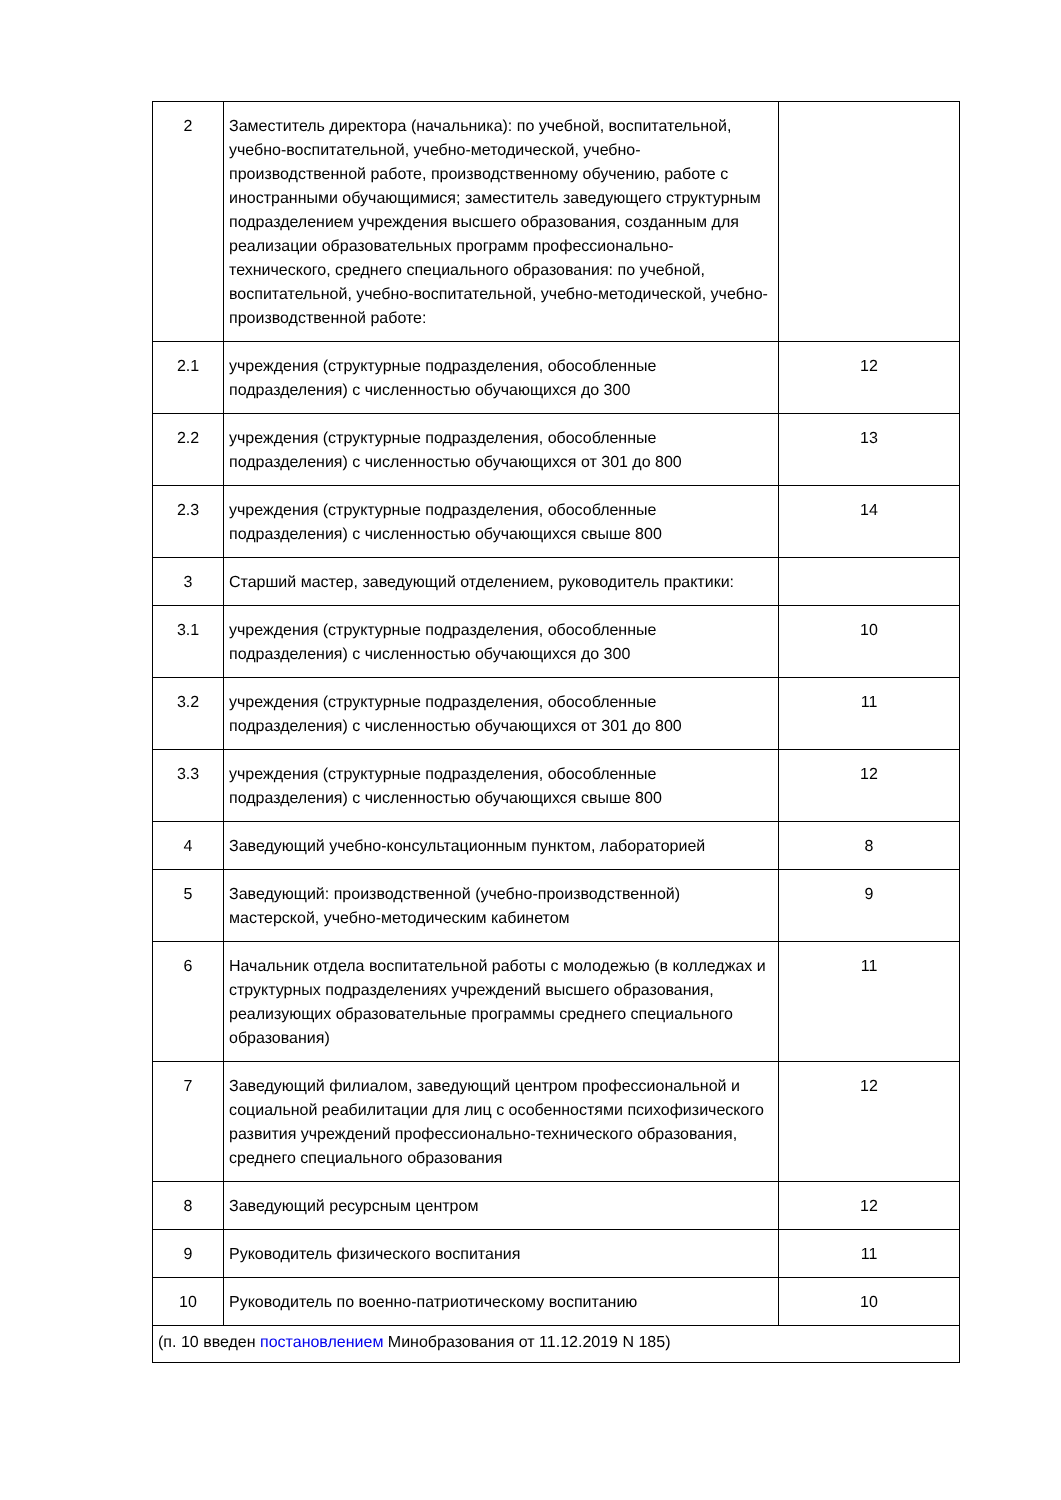| 2 | Заместитель директора (начальника): по учебной, воспитательной, учебно-воспитательной, учебно-методической, учебно-производственной работе, производственному обучению, работе с иностранными обучающимися; заместитель заведующего структурным подразделением учреждения высшего образования, созданным для реализации образовательных программ профессионально-технического, среднего специального образования: по учебной, воспитательной, учебно-воспитательной, учебно-методической, учебно-производственной работе: | |
| 2.1 | учреждения (структурные подразделения, обособленные подразделения) с численностью обучающихся до 300 | 12 |
| 2.2 | учреждения (структурные подразделения, обособленные подразделения) с численностью обучающихся от 301 до 800 | 13 |
| 2.3 | учреждения (структурные подразделения, обособленные подразделения) с численностью обучающихся свыше 800 | 14 |
| 3 | Старший мастер, заведующий отделением, руководитель практики: | |
| 3.1 | учреждения (структурные подразделения, обособленные подразделения) с численностью обучающихся до 300 | 10 |
| 3.2 | учреждения (структурные подразделения, обособленные подразделения) с численностью обучающихся от 301 до 800 | 11 |
| 3.3 | учреждения (структурные подразделения, обособленные подразделения) с численностью обучающихся свыше 800 | 12 |
| 4 | Заведующий учебно-консультационным пунктом, лабораторией | 8 |
| 5 | Заведующий: производственной (учебно-производственной) мастерской, учебно-методическим кабинетом | 9 |
| 6 | Начальник отдела воспитательной работы с молодежью (в колледжах и структурных подразделениях учреждений высшего образования, реализующих образовательные программы среднего специального образования) | 11 |
| 7 | Заведующий филиалом, заведующий центром профессиональной и социальной реабилитации для лиц с особенностями психофизического развития учреждений профессионально-технического образования, среднего специального образования | 12 |
| 8 | Заведующий ресурсным центром | 12 |
| 9 | Руководитель физического воспитания | 11 |
| 10 | Руководитель по военно-патриотическому воспитанию | 10 |
| (п. 10 введен постановлением Минобразования от 11.12.2019 N 185) | | |